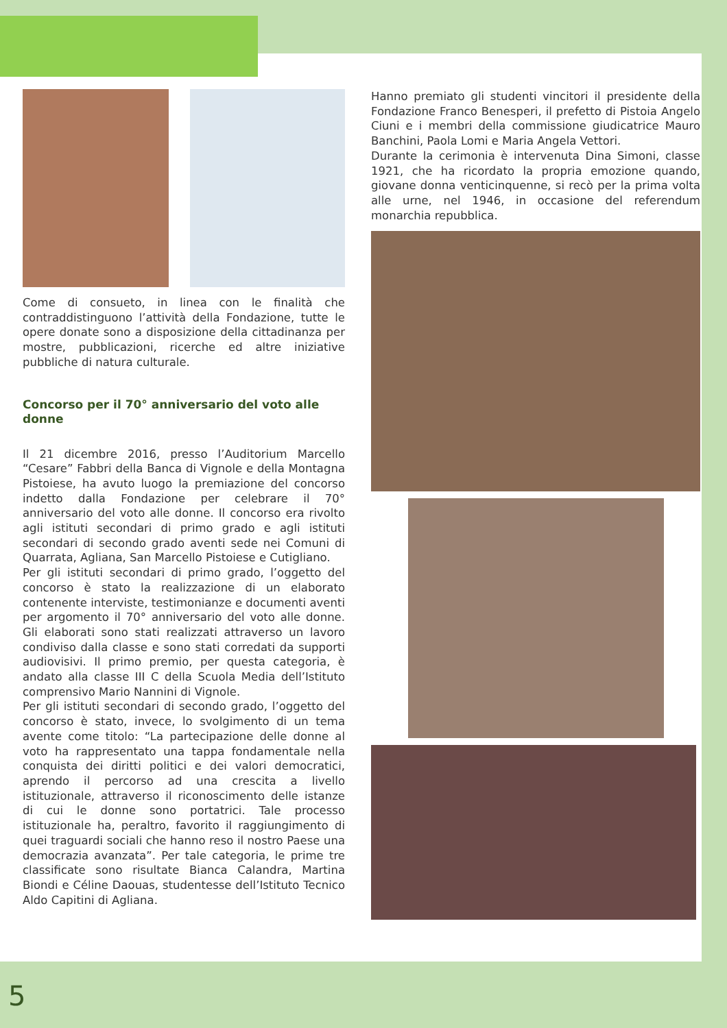Come di consueto, in linea con le finalità che contraddistinguono l’attività della Fondazione, tutte le opere donate sono a disposizione della cittadinanza per mostre, pubblicazioni, ricerche ed altre iniziative pubbliche di natura culturale.
Concorso per il 70° anniversario del voto alle donne
Il 21 dicembre 2016, presso l’Auditorium Marcello “Cesare” Fabbri della Banca di Vignole e della Montagna Pistoiese, ha avuto luogo la premiazione del concorso indetto dalla Fondazione per celebrare il 70° anniversario del voto alle donne. Il concorso era rivolto agli istituti secondari di primo grado e agli istituti secondari di secondo grado aventi sede nei Comuni di Quarrata, Agliana, San Marcello Pistoiese e Cutigliano.
Per gli istituti secondari di primo grado, l’oggetto del concorso è stato la realizzazione di un elaborato contenente interviste, testimonianze e documenti aventi per argomento il 70° anniversario del voto alle donne. Gli elaborati sono stati realizzati attraverso un lavoro condiviso dalla classe e sono stati corredati da supporti audiovisivi. Il primo premio, per questa categoria, è andato alla classe III C della Scuola Media dell’Istituto comprensivo Mario Nannini di Vignole.
Per gli istituti secondari di secondo grado, l’oggetto del concorso è stato, invece, lo svolgimento di un tema avente come titolo: “La partecipazione delle donne al voto ha rappresentato una tappa fondamentale nella conquista dei diritti politici e dei valori democratici, aprendo il percorso ad una crescita a livello istituzionale, attraverso il riconoscimento delle istanze di cui le donne sono portatrici. Tale processo istituzionale ha, peraltro, favorito il raggiungimento di quei traguardi sociali che hanno reso il nostro Paese una democrazia avanzata”. Per tale categoria, le prime tre classificate sono risultate Bianca Calandra, Martina Biondi e Céline Daouas, studentesse dell’Istituto Tecnico Aldo Capitini di Agliana.
Hanno premiato gli studenti vincitori il presidente della Fondazione Franco Benesperi, il prefetto di Pistoia Angelo Ciuni e i membri della commissione giudicatrice Mauro Banchini, Paola Lomi e Maria Angela Vettori.
Durante la cerimonia è intervenuta Dina Simoni, classe 1921, che ha ricordato la propria emozione quando, giovane donna venticinquenne, si recò per la prima volta alle urne, nel 1946, in occasione del referendum monarchia repubblica.
5